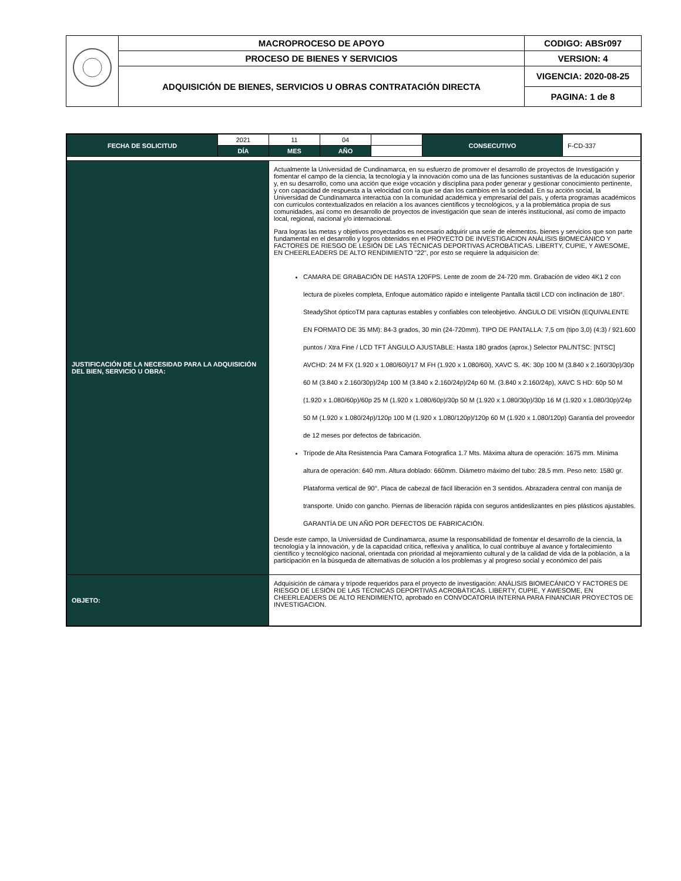| | MACROPROCESO DE APOYO | CODIGO: ABSr097 |
| | PROCESO DE BIENES Y SERVICIOS | VERSION: 4 |
| | ADQUISICIÓN DE BIENES, SERVICIOS U OBRAS CONTRATACIÓN DIRECTA | VIGENCIA: 2020-08-25 |
| | | PAGINA: 1 de 8 |
| FECHA DE SOLICITUD | 2021 | 11 | 04 | | CONSECUTIVO | F-CD-337 |
| | DÍA | MES | AÑO | | | |
| JUSTIFICACIÓN DE LA NECESIDAD PARA LA ADQUISICIÓN DEL BIEN, SERVICIO U OBRA: | | Actualmente la Universidad de Cundinamarca, en su esfuerzo de promover el desarrollo de proyectos de Investigación y fomentar el campo de la ciencia, la tecnología y la innovación como una de las funciones sustantivas de la educación superior y, en su desarrollo, como una acción que exige vocación y disciplina para poder generar y gestionar conocimiento pertinente, y con capacidad de respuesta a la velocidad con la que se dan los cambios en la sociedad. En su acción social, la Universidad de Cundinamarca interactúa con la comunidad académica y empresarial del país, y oferta programas académicos con currículos contextualizados en relación a los avances científicos y tecnológicos, y a la problemática propia de sus comunidades, así como en desarrollo de proyectos de investigación que sean de interés institucional, así como de impacto local, regional, nacional y/o internacional. Para logras las metas y objetivos proyectados es necesario adquirir una serie de elementos. bienes y servicios que son parte fundamental en el desarrollo y logros obtenidos en el PROYECTO DE INVESTIGACION ANÁLISIS BIOMECÁNICO Y FACTORES DE RIESGO DE LESIÓN DE LAS TÉCNICAS DEPORTIVAS ACROBÁTICAS. LIBERTY, CUPIE, Y AWESOME, EN CHEERLEADERS DE ALTO RENDIMIENTO "22", por esto se requiere la adquisicion de: CAMARA DE GRABACIÓN DE HASTA 120FPS. Lente de zoom de 24-720 mm. Grabación de video 4K1 2 con lectura de píxeles completa, Enfoque automático rápido e inteligente Pantalla táctil LCD con inclinación de 180°. SteadyShot ópticoTM para capturas estables y confiables con teleobjetivo. ÁNGULO DE VISIÓN (EQUIVALENTE EN FORMATO DE 35 MM): 84-3 grados, 30 min (24-720mm). TIPO DE PANTALLA: 7,5 cm (tipo 3,0) (4:3) / 921.600 puntos / Xtra Fine / LCD TFT ÁNGULO AJUSTABLE: Hasta 180 grados (aprox.) Selector PAL/NTSC: [NTSC] AVCHD: 24 M FX (1.920 x 1.080/60i)/17 M FH (1.920 x 1.080/60i), XAVC S. 4K: 30p 100 M (3.840 x 2.160/30p)/30p 60 M (3.840 x 2.160/30p)/24p 100 M (3.840 x 2.160/24p)/24p 60 M. (3.840 x 2.160/24p), XAVC S HD: 60p 50 M (1.920 x 1.080/60p)/60p 25 M (1.920 x 1.080/60p)/30p 50 M (1.920 x 1.080/30p)/30p 16 M (1.920 x 1.080/30p)/24p 50 M (1.920 x 1.080/24p)/120p 100 M (1.920 x 1.080/120p)/120p 60 M (1.920 x 1.080/120p) Garantia del proveedor de 12 meses por defectos de fabricación. Trípode de Alta Resistencia Para Camara Fotografica 1.7 Mts. Máxima altura de operación: 1675 mm. Mínima altura de operación: 640 mm. Altura doblado: 660mm. Diámetro máximo del tubo: 28.5 mm. Peso neto: 1580 gr. Plataforma vertical de 90°. Placa de cabezal de fácil liberación en 3 sentidos. Abrazadera central con manija de transporte. Unido con gancho. Piernas de liberación rápida con seguros antideslizantes en pies plásticos ajustables. GARANTÍA DE UN AÑO POR DEFECTOS DE FABRICACIÓN. Desde este campo, la Universidad de Cundinamarca, asume la responsabilidad de fomentar el desarrollo de la ciencia, la tecnología y la innovación, y de la capacidad crítica, reflexiva y analítica, lo cual contribuye al avance y fortalecimiento científico y tecnológico nacional, orientada con prioridad al mejoramiento cultural y de la calidad de vida de la población, a la participación en la búsqueda de alternativas de solución a los problemas y al progreso social y económico del país | | | | |
| OBJETO: | | Adquisición de cámara y trípode requeridos para el proyecto de investigación: ANÁLISIS BIOMECÁNICO Y FACTORES DE RIESGO DE LESIÓN DE LAS TÉCNICAS DEPORTIVAS ACROBÁTICAS. LIBERTY, CUPIE, Y AWESOME, EN CHEERLEADERS DE ALTO RENDIMIENTO, aprobado en CONVOCATORIA INTERNA PARA FINANCIAR PROYECTOS DE INVESTIGACION. | | | | |